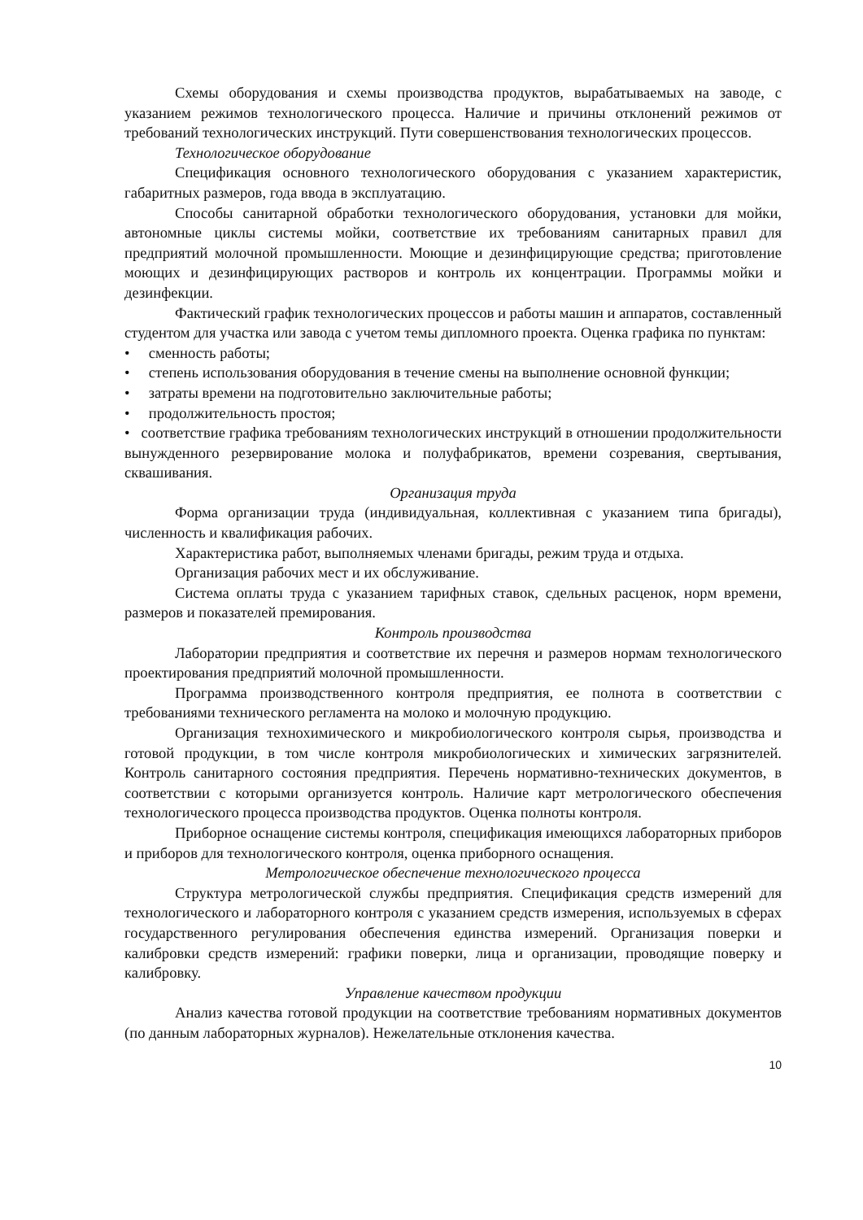Схемы оборудования и схемы производства продуктов, вырабатываемых на заводе, с указанием режимов технологического процесса. Наличие и причины отклонений режимов от требований технологических инструкций. Пути совершенствования технологических процессов.
Технологическое оборудование
Спецификация основного технологического оборудования с указанием характеристик, габаритных размеров, года ввода в эксплуатацию.
Способы санитарной обработки технологического оборудования, установки для мойки, автономные циклы системы мойки, соответствие их требованиям санитарных правил для предприятий молочной промышленности. Моющие и дезинфицирующие средства; приготовление моющих и дезинфицирующих растворов и контроль их концентрации. Программы мойки и дезинфекции.
Фактический график технологических процессов и работы машин и аппаратов, составленный студентом для участка или завода с учетом темы дипломного проекта. Оценка графика по пунктам:
• сменность работы;
• степень использования оборудования в течение смены на выполнение основной функции;
• затраты времени на подготовительно заключительные работы;
• продолжительность простоя;
• соответствие графика требованиям технологических инструкций в отношении продолжительности вынужденного резервирование молока и полуфабрикатов, времени созревания, свертывания, сквашивания.
Организация труда
Форма организации труда (индивидуальная, коллективная с указанием типа бригады), численность и квалификация рабочих.
Характеристика работ, выполняемых членами бригады, режим труда и отдыха.
Организация рабочих мест и их обслуживание.
Система оплаты труда с указанием тарифных ставок, сдельных расценок, норм времени, размеров и показателей премирования.
Контроль производства
Лаборатории предприятия и соответствие их перечня и размеров нормам технологического проектирования предприятий молочной промышленности.
Программа производственного контроля предприятия, ее полнота в соответствии с требованиями технического регламента на молоко и молочную продукцию.
Организация технохимического и микробиологического контроля сырья, производства и готовой продукции, в том числе контроля микробиологических и химических загрязнителей. Контроль санитарного состояния предприятия. Перечень нормативно-технических документов, в соответствии с которыми организуется контроль. Наличие карт метрологического обеспечения технологического процесса производства продуктов. Оценка полноты контроля.
Приборное оснащение системы контроля, спецификация имеющихся лабораторных приборов и приборов для технологического контроля, оценка приборного оснащения.
Метрологическое обеспечение технологического процесса
Структура метрологической службы предприятия. Спецификация средств измерений для технологического и лабораторного контроля с указанием средств измерения, используемых в сферах государственного регулирования обеспечения единства измерений. Организация поверки и калибровки средств измерений: графики поверки, лица и организации, проводящие поверку и калибровку.
Управление качеством продукции
Анализ качества готовой продукции на соответствие требованиям нормативных документов (по данным лабораторных журналов). Нежелательные отклонения качества.
10